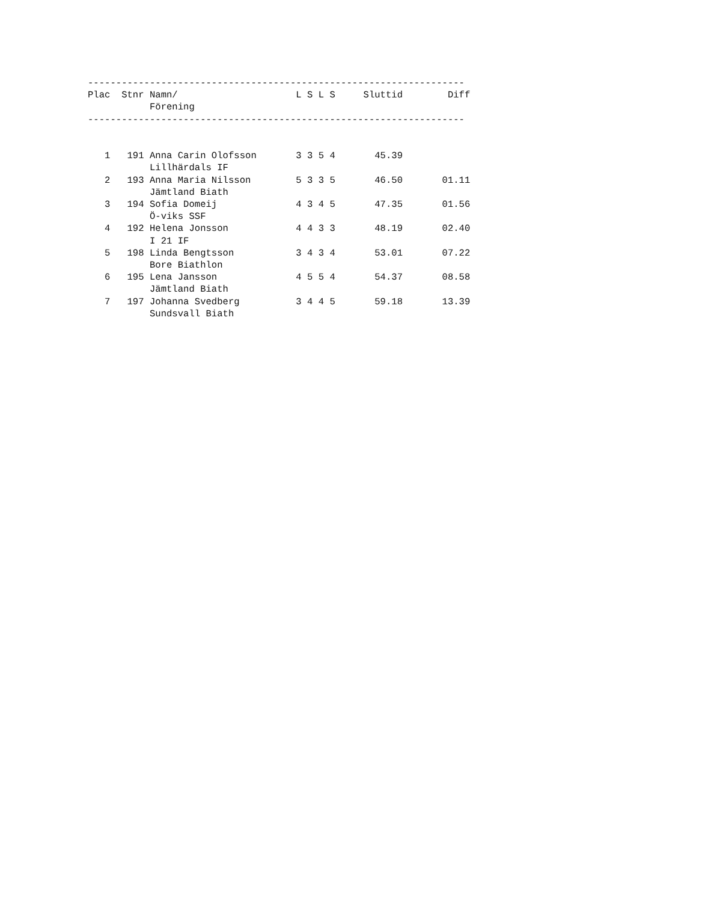-------------------------------------------------------------------
Plac  Stnr Namn/                     L S L S     Sluttid        Diff
           Förening
-------------------------------------------------------------------


   1   191 Anna Carin Olofsson       3 3 5 4       45.39
           Lillhärdals IF
   2   193 Anna Maria Nilsson        5 3 3 5       46.50       01.11
           Jämtland Biath
   3   194 Sofia Domeij              4 3 4 5       47.35       01.56
           Ö-viks SSF
   4   192 Helena Jonsson            4 4 3 3       48.19       02.40
           I 21 IF
   5   198 Linda Bengtsson           3 4 3 4       53.01       07.22
           Bore Biathlon
   6   195 Lena Jansson              4 5 5 4       54.37       08.58
           Jämtland Biath
   7   197 Johanna Svedberg          3 4 4 5       59.18       13.39
           Sundsvall Biath